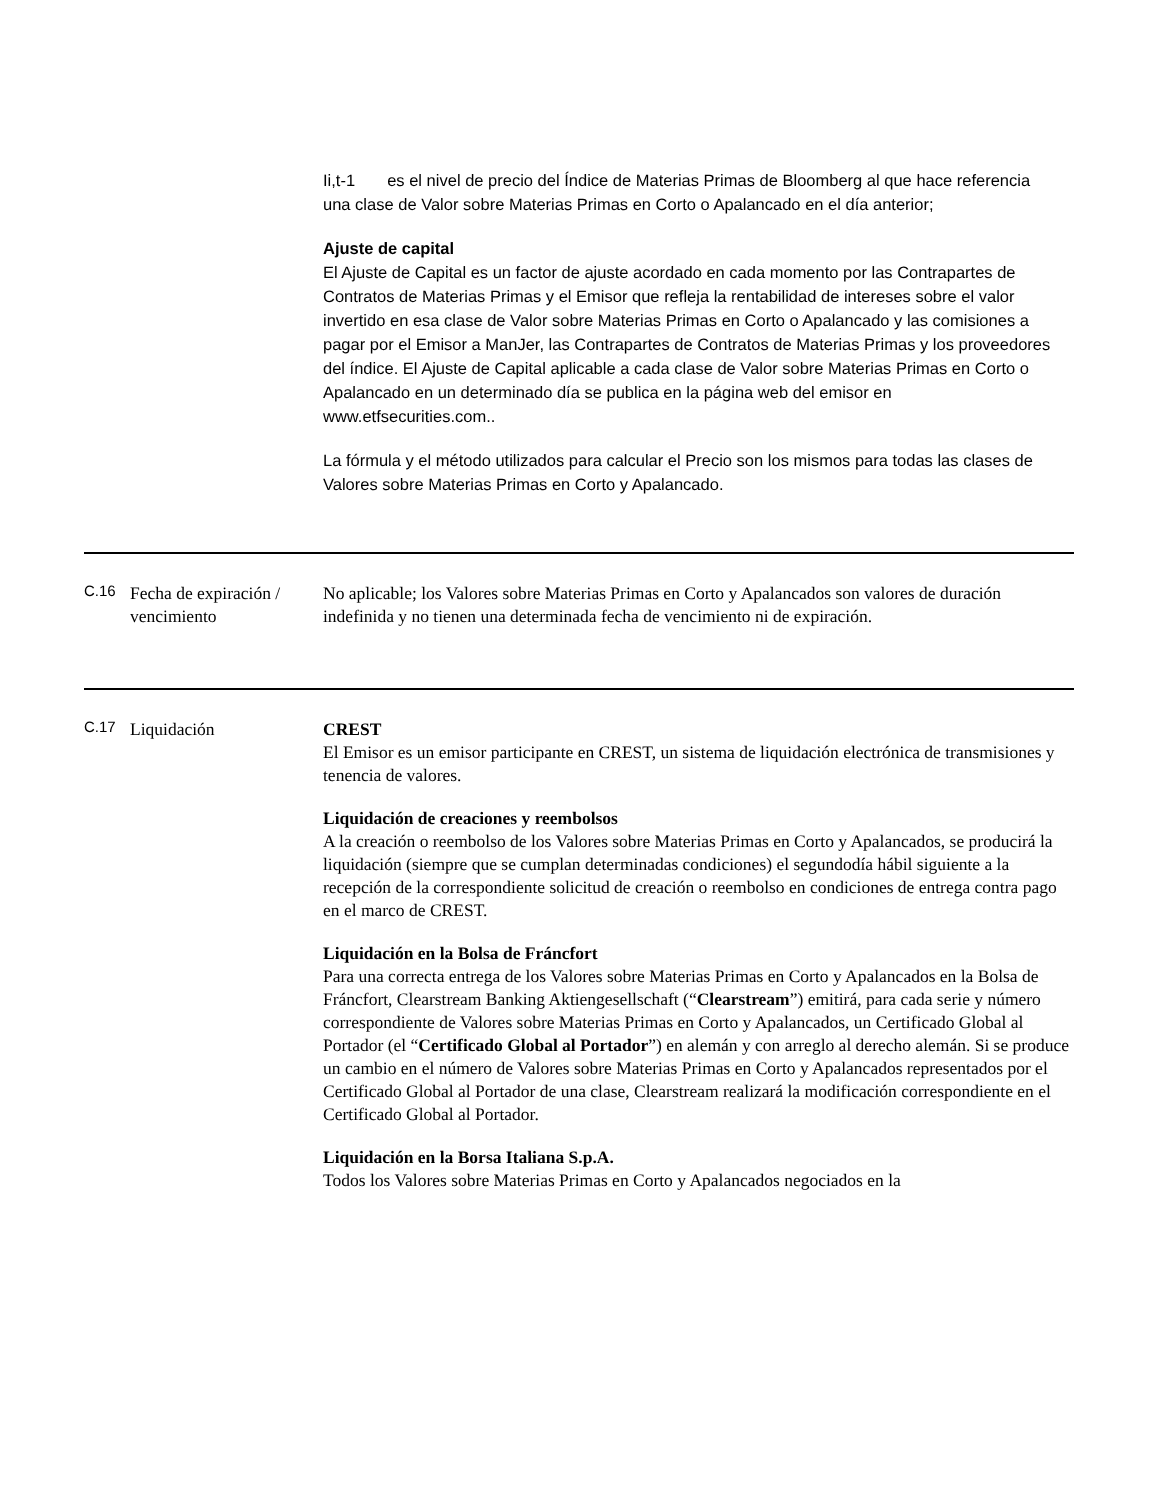Ii,t-1 es el nivel de precio del Índice de Materias Primas de Bloomberg al que hace referencia una clase de Valor sobre Materias Primas en Corto o Apalancado en el día anterior;
Ajuste de capital
El Ajuste de Capital es un factor de ajuste acordado en cada momento por las Contrapartes de Contratos de Materias Primas y el Emisor que refleja la rentabilidad de intereses sobre el valor invertido en esa clase de Valor sobre Materias Primas en Corto o Apalancado y las comisiones a pagar por el Emisor a ManJer, las Contrapartes de Contratos de Materias Primas y los proveedores del índice. El Ajuste de Capital aplicable a cada clase de Valor sobre Materias Primas en Corto o Apalancado en un determinado día se publica en la página web del emisor en www.etfsecurities.com..
La fórmula y el método utilizados para calcular el Precio son los mismos para todas las clases de Valores sobre Materias Primas en Corto y Apalancado.
| C.16 | Fecha de expiración / vencimiento | No aplicable; los Valores sobre Materias Primas en Corto y Apalancados son valores de duración indefinida y no tienen una determinada fecha de vencimiento ni de expiración. |
| C.17 | Liquidación | CREST El Emisor es un emisor participante en CREST, un sistema de liquidación electrónica de transmisiones y tenencia de valores. Liquidación de creaciones y reembolsos A la creación o reembolso de los Valores sobre Materias Primas en Corto y Apalancados, se producirá la liquidación (siempre que se cumplan determinadas condiciones) el segundodía hábil siguiente a la recepción de la correspondiente solicitud de creación o reembolso en condiciones de entrega contra pago en el marco de CREST. Liquidación en la Bolsa de Fráncfort Para una correcta entrega de los Valores sobre Materias Primas en Corto y Apalancados en la Bolsa de Fráncfort, Clearstream Banking Aktiengesellschaft (“ Clearstream ”) emitirá, para cada serie y número correspondiente de Valores sobre Materias Primas en Corto y Apalancados, un Certificado Global al Portador (el “ Certificado Global al Portador ”) en alemán y con arreglo al derecho alemán. Si se produce un cambio en el número de Valores sobre Materias Primas en Corto y Apalancados representados por el Certificado Global al Portador de una clase, Clearstream realizará la modificación correspondiente en el Certificado Global al Portador. Liquidación en la Borsa Italiana S.p.A. Todos los Valores sobre Materias Primas en Corto y Apalancados negociados en la |